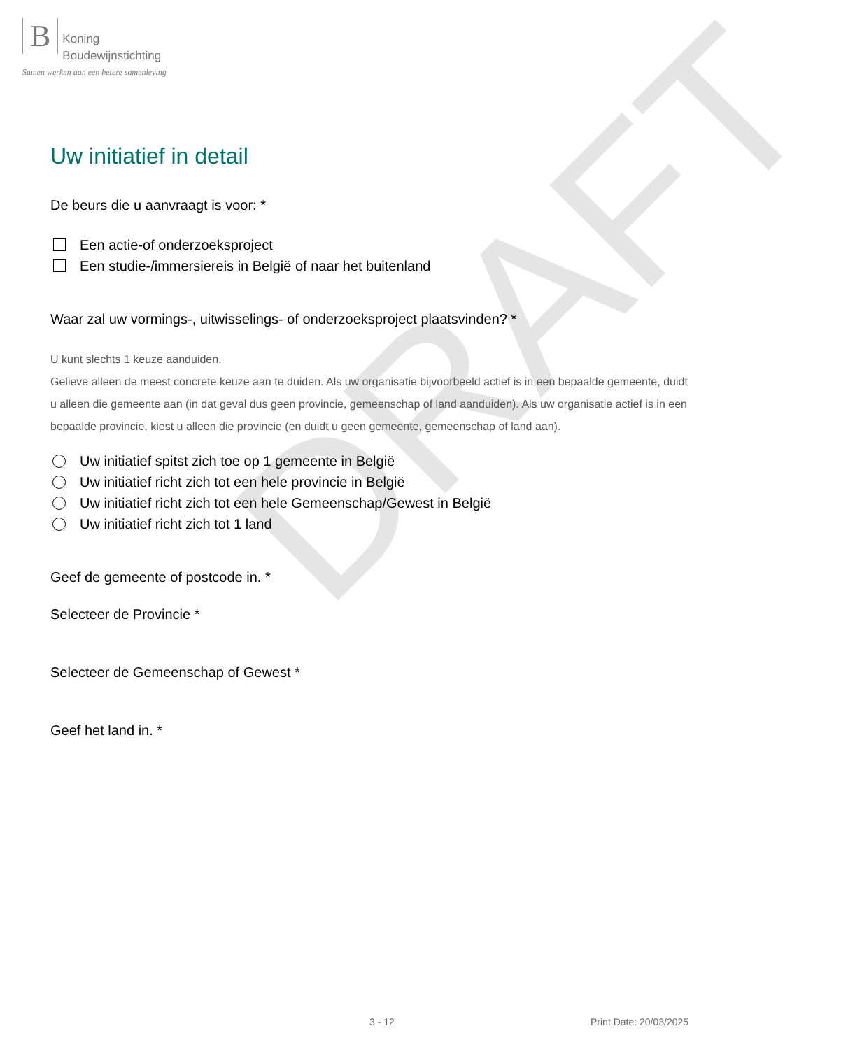DRAFT
B Koning
Boudewijnstichting
Samen werken aan een betere samenleving
Uw initiatief in detail
De beurs die u aanvraagt is voor: *
Een actie-of onderzoeksproject
Een studie-/immersiereis in België of naar het buitenland
Waar zal uw vormings-, uitwisselings- of onderzoeksproject plaatsvinden? *
U kunt slechts 1 keuze aanduiden.
Gelieve alleen de meest concrete keuze aan te duiden. Als uw organisatie bijvoorbeeld actief is in een bepaalde gemeente, duidt u alleen die gemeente aan (in dat geval dus geen provincie, gemeenschap of land aanduiden). Als uw organisatie actief is in een bepaalde provincie, kiest u alleen die provincie (en duidt u geen gemeente, gemeenschap of land aan).
Uw initiatief spitst zich toe op 1 gemeente in België
Uw initiatief richt zich tot een hele provincie in België
Uw initiatief richt zich tot een hele Gemeenschap/Gewest in België
Uw initiatief richt zich tot 1 land
Geef de gemeente of postcode in. *
Selecteer de Provincie *
Selecteer de Gemeenschap of Gewest *
Geef het land in. *
3 - 12 Print Date: 20/03/2025